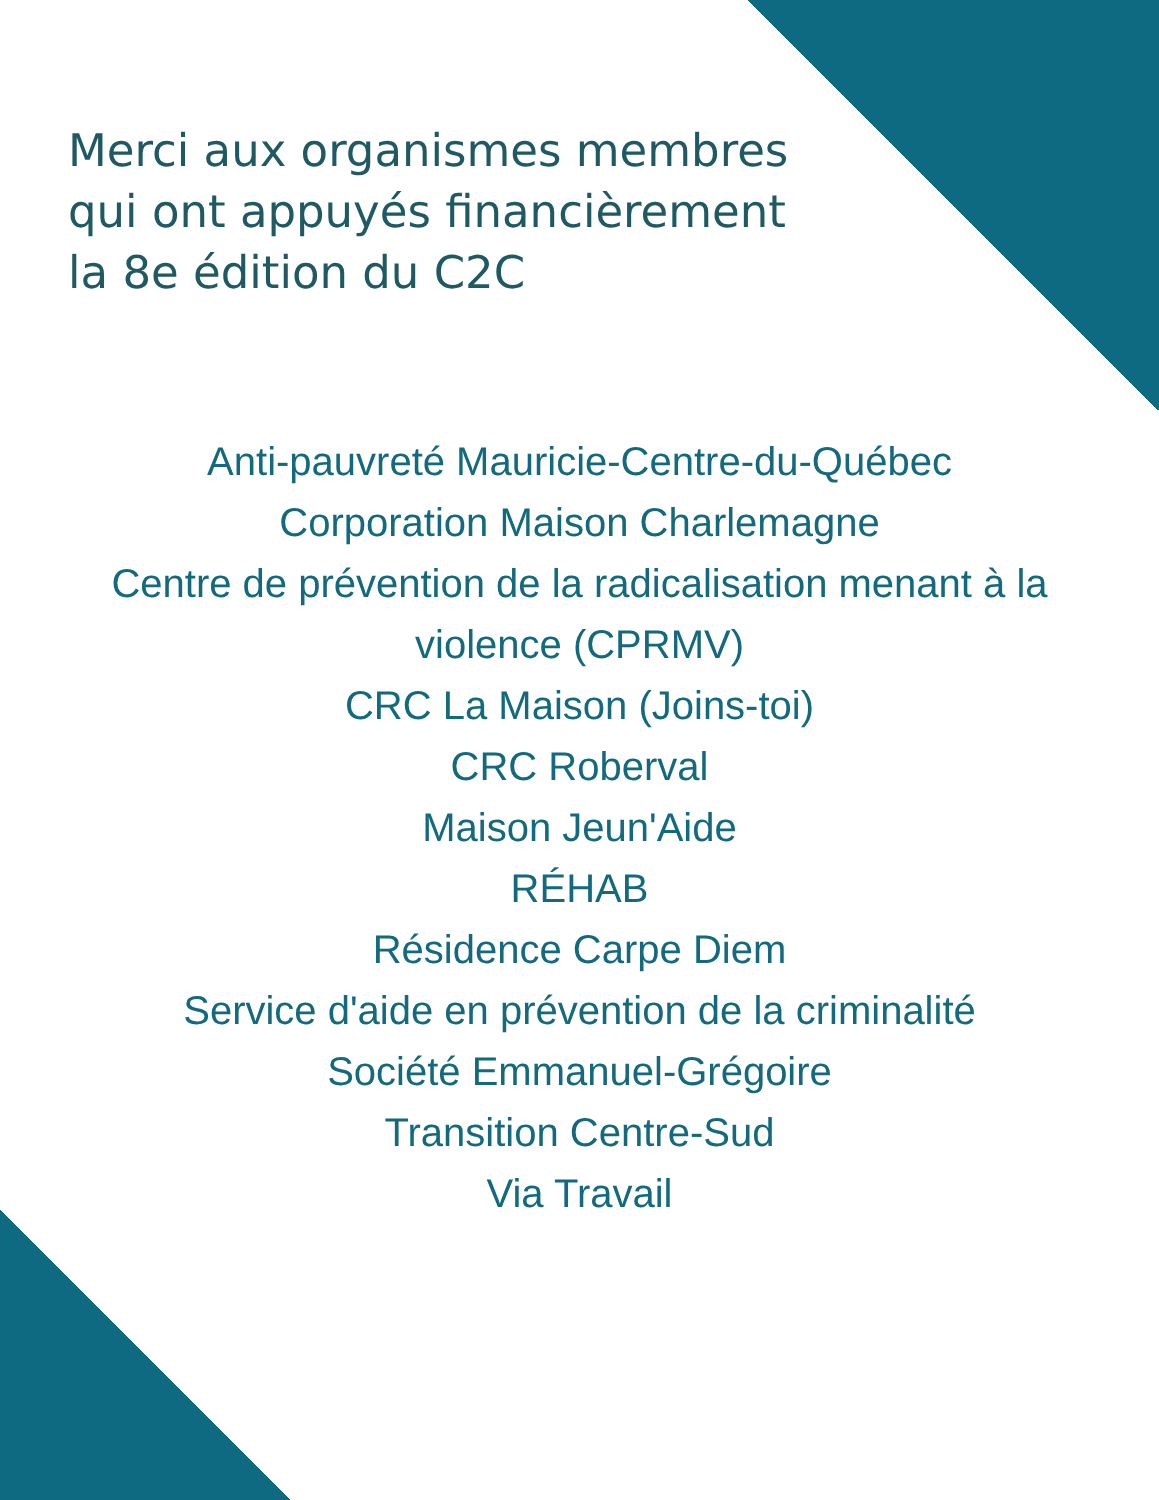Merci aux organismes membres
qui ont appuyés financièrement
la 8e édition du C2C
Anti-pauvreté Mauricie-Centre-du-Québec
Corporation Maison Charlemagne
Centre de prévention de la radicalisation menant à la violence (CPRMV)
CRC La Maison (Joins-toi)
CRC Roberval
Maison Jeun'Aide
RÉHAB
Résidence Carpe Diem
Service d'aide en prévention de la criminalité
Société Emmanuel-Grégoire
Transition Centre-Sud
Via Travail